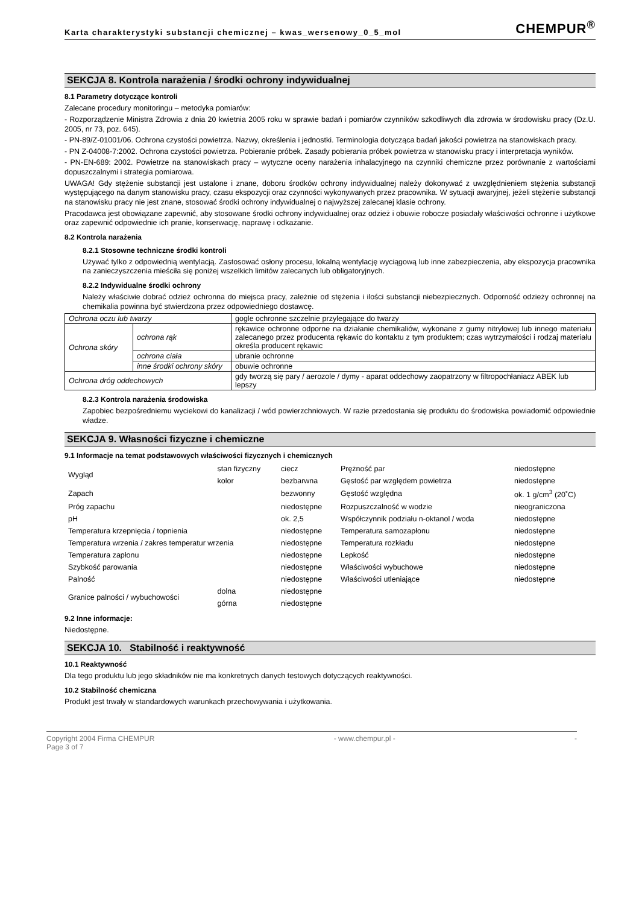Karta charakterystyki substancji chemicznej – kwas_wersenowy_0_5_mol CHEMPUR<sup>®</sup>
SEKCJA 8. Kontrola narażenia / środki ochrony indywidualnej
8.1 Parametry dotyczące kontroli
Zalecane procedury monitoringu – metodyka pomiarów:
- Rozporządzenie Ministra Zdrowia z dnia 20 kwietnia 2005 roku w sprawie badań i pomiarów czynników szkodliwych dla zdrowia w środowisku pracy (Dz.U. 2005, nr 73, poz. 645).
- PN-89/Z-01001/06. Ochrona czystości powietrza. Nazwy, określenia i jednostki. Terminologia dotycząca badań jakości powietrza na stanowiskach pracy.
- PN Z-04008-7:2002. Ochrona czystości powietrza. Pobieranie próbek. Zasady pobierania próbek powietrza w stanowisku pracy i interpretacja wyników.
- PN-EN-689: 2002. Powietrze na stanowiskach pracy – wytyczne oceny narażenia inhalacyjnego na czynniki chemiczne przez porównanie z wartościami dopuszczalnymi i strategia pomiarowa.
UWAGA! Gdy stężenie substancji jest ustalone i znane, doboru środków ochrony indywidualnej należy dokonywać z uwzględnieniem stężenia substancji występującego na danym stanowisku pracy, czasu ekspozycji oraz czynności wykonywanych przez pracownika. W sytuacji awaryjnej, jeżeli stężenie substancji na stanowisku pracy nie jest znane, stosować środki ochrony indywidualnej o najwyższej zalecanej klasie ochrony.
Pracodawca jest obowiązane zapewnić, aby stosowane środki ochrony indywidualnej oraz odzież i obuwie robocze posiadały właściwości ochronne i użytkowe oraz zapewnić odpowiednie ich pranie, konserwację, naprawę i odkażanie.
8.2 Kontrola narażenia
8.2.1 Stosowne techniczne środki kontroli
Używać tylko z odpowiednią wentylacją. Zastosować osłony procesu, lokalną wentylację wyciągową lub inne zabezpieczenia, aby ekspozycja pracownika na zanieczyszczenia mieściła się poniżej wszelkich limitów zalecanych lub obligatoryjnych.
8.2.2 Indywidualne środki ochrony
Należy właściwie dobrać odzież ochronna do miejsca pracy, zależnie od stężenia i ilości substancji niebezpiecznych. Odporność odzieży ochronnej na chemikalia powinna być stwierdzona przez odpowiedniego dostawcę.
| Ochrona oczu lub twarzy | | gogle ochronne szczelnie przylegające do twarzy |
| Ochrona skóry | ochrona rąk | rękawice ochronne odporne na działanie chemikaliów, wykonane z gumy nitrylowej lub innego materiału zalecanego przez producenta rękawic do kontaktu z tym produktem; czas wytrzymałości i rodzaj materiału określa producent rękawic |
| | ochrona ciała | ubranie ochronne |
| | inne środki ochrony skóry | obuwie ochronne |
| Ochrona dróg oddechowych | | gdy tworzą się pary / aerozole / dymy - aparat oddechowy zaopatrzony w filtropochłaniacz ABEK lub lepszy |
8.2.3 Kontrola narażenia środowiska
Zapobiec bezpośredniemu wyciekowi do kanalizacji / wód powierzchniowych. W razie przedostania się produktu do środowiska powiadomić odpowiednie władze.
SEKCJA 9. Własności fizyczne i chemiczne
9.1 Informacje na temat podstawowych właściwości fizycznych i chemicznych
| Wygląd | stan fizyczny | ciecz | Prężność par | niedostępne |
| | kolor | bezbarwna | Gęstość par względem powietrza | niedostępne |
| Zapach | | bezwonny | Gęstość względna | ok. 1 g/cm<sup>3</sup> (20˚C) |
| Próg zapachu | | niedostępne | Rozpuszczalność w wodzie | nieograniczona |
| pH | | ok. 2,5 | Współczynnik podziału n-oktanol / woda | niedostępne |
| Temperatura krzepnięcia / topnienia | | niedostępne | Temperatura samozapłonu | niedostępne |
| Temperatura wrzenia / zakres temperatur wrzenia | | niedostępne | Temperatura rozkładu | niedostępne |
| Temperatura zapłonu | | niedostępne | Lepkość | niedostępne |
| Szybkość parowania | | niedostępne | Właściwości wybuchowe | niedostępne |
| Palność | | niedostępne | Właściwości utleniające | niedostępne |
| Granice palności / wybuchowości | dolna | niedostępne | | |
| | górna | niedostępne | | |
9.2 Inne informacje:
Niedostępne.
SEKCJA 10. Stabilność i reaktywność
10.1 Reaktywność
Dla tego produktu lub jego składników nie ma konkretnych danych testowych dotyczących reaktywności.
10.2 Stabilność chemiczna
Produkt jest trwały w standardowych warunkach przechowywania i użytkowania.
Copyright 2004 Firma CHEMPUR - www.chempur.pl - -
Page 3 of 7